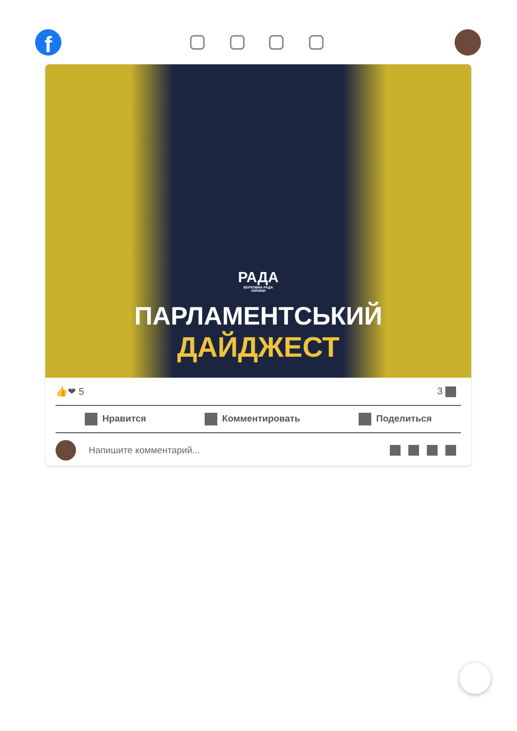f
РАДА
ВЕРХОВНА РАДА
УКРАЇНИ
ПАРЛАМЕНТСЬКИЙ
ДАЙДЖЕСТ
👍❤ 5 3
Нравится Комментировать Поделиться
Напишите комментарий...